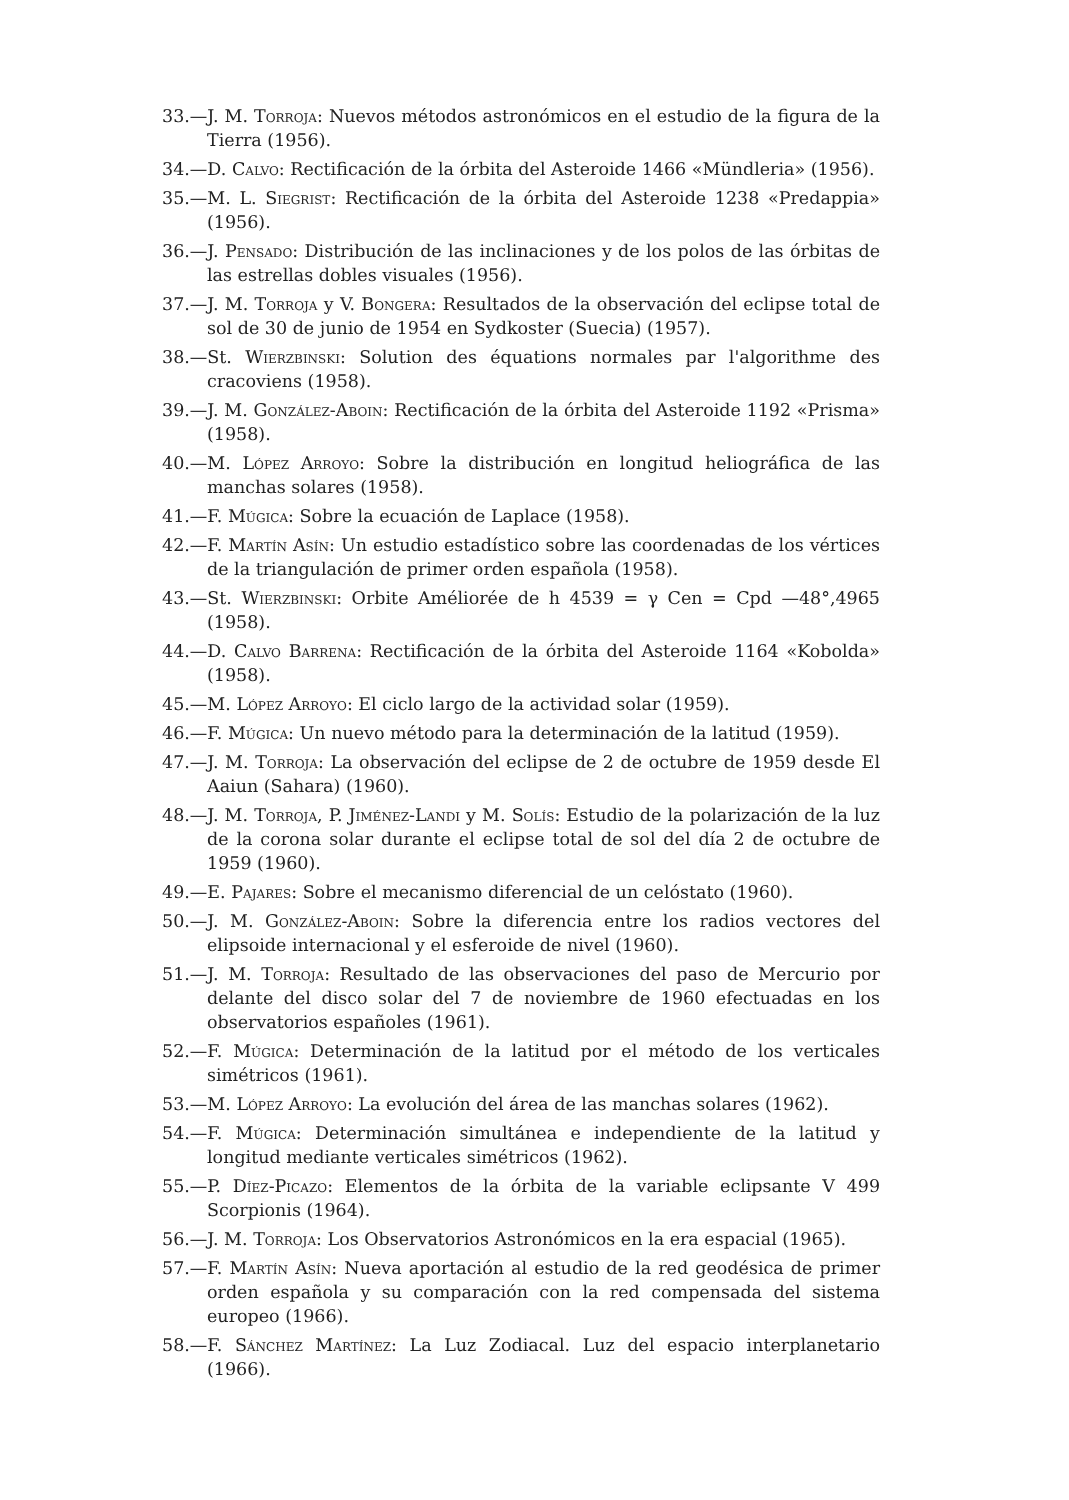33.—J. M. Torroja: Nuevos métodos astronómicos en el estudio de la figura de la Tierra (1956).
34.—D. Calvo: Rectificación de la órbita del Asteroide 1466 «Mündleria» (1956).
35.—M. L. Siegrist: Rectificación de la órbita del Asteroide 1238 «Predappia» (1956).
36.—J. Pensado: Distribución de las inclinaciones y de los polos de las órbitas de las estrellas dobles visuales (1956).
37.—J. M. Torroja y V. Bongera: Resultados de la observación del eclipse total de sol de 30 de junio de 1954 en Sydkoster (Suecia) (1957).
38.—St. Wierzbinski: Solution des équations normales par l'algorithme des cracoviens (1958).
39.—J. M. González-Aboin: Rectificación de la órbita del Asteroide 1192 «Prisma» (1958).
40.—M. López Arroyo: Sobre la distribución en longitud heliográfica de las manchas solares (1958).
41.—F. Múgica: Sobre la ecuación de Laplace (1958).
42.—F. Martín Asín: Un estudio estadístico sobre las coordenadas de los vértices de la triangulación de primer orden española (1958).
43.—St. Wierzbinski: Orbite Améliorée de h 4539 = γ Cen = Cpd —48°,4965 (1958).
44.—D. Calvo Barrena: Rectificación de la órbita del Asteroide 1164 «Kobolda» (1958).
45.—M. López Arroyo: El ciclo largo de la actividad solar (1959).
46.—F. Múgica: Un nuevo método para la determinación de la latitud (1959).
47.—J. M. Torroja: La observación del eclipse de 2 de octubre de 1959 desde El Aaiun (Sahara) (1960).
48.—J. M. Torroja, P. Jiménez-Landi y M. Solís: Estudio de la polarización de la luz de la corona solar durante el eclipse total de sol del día 2 de octubre de 1959 (1960).
49.—E. Pajares: Sobre el mecanismo diferencial de un celóstato (1960).
50.—J. M. González-Aboin: Sobre la diferencia entre los radios vectores del elipsoide internacional y el esferoide de nivel (1960).
51.—J. M. Torroja: Resultado de las observaciones del paso de Mercurio por delante del disco solar del 7 de noviembre de 1960 efectuadas en los observatorios españoles (1961).
52.—F. Múgica: Determinación de la latitud por el método de los verticales simétricos (1961).
53.—M. López Arroyo: La evolución del área de las manchas solares (1962).
54.—F. Múgica: Determinación simultánea e independiente de la latitud y longitud mediante verticales simétricos (1962).
55.—P. Díez-Picazo: Elementos de la órbita de la variable eclipsante V 499 Scorpionis (1964).
56.—J. M. Torroja: Los Observatorios Astronómicos en la era espacial (1965).
57.—F. Martín Asín: Nueva aportación al estudio de la red geodésica de primer orden española y su comparación con la red compensada del sistema europeo (1966).
58.—F. Sánchez Martínez: La Luz Zodiacal. Luz del espacio interplanetario (1966).